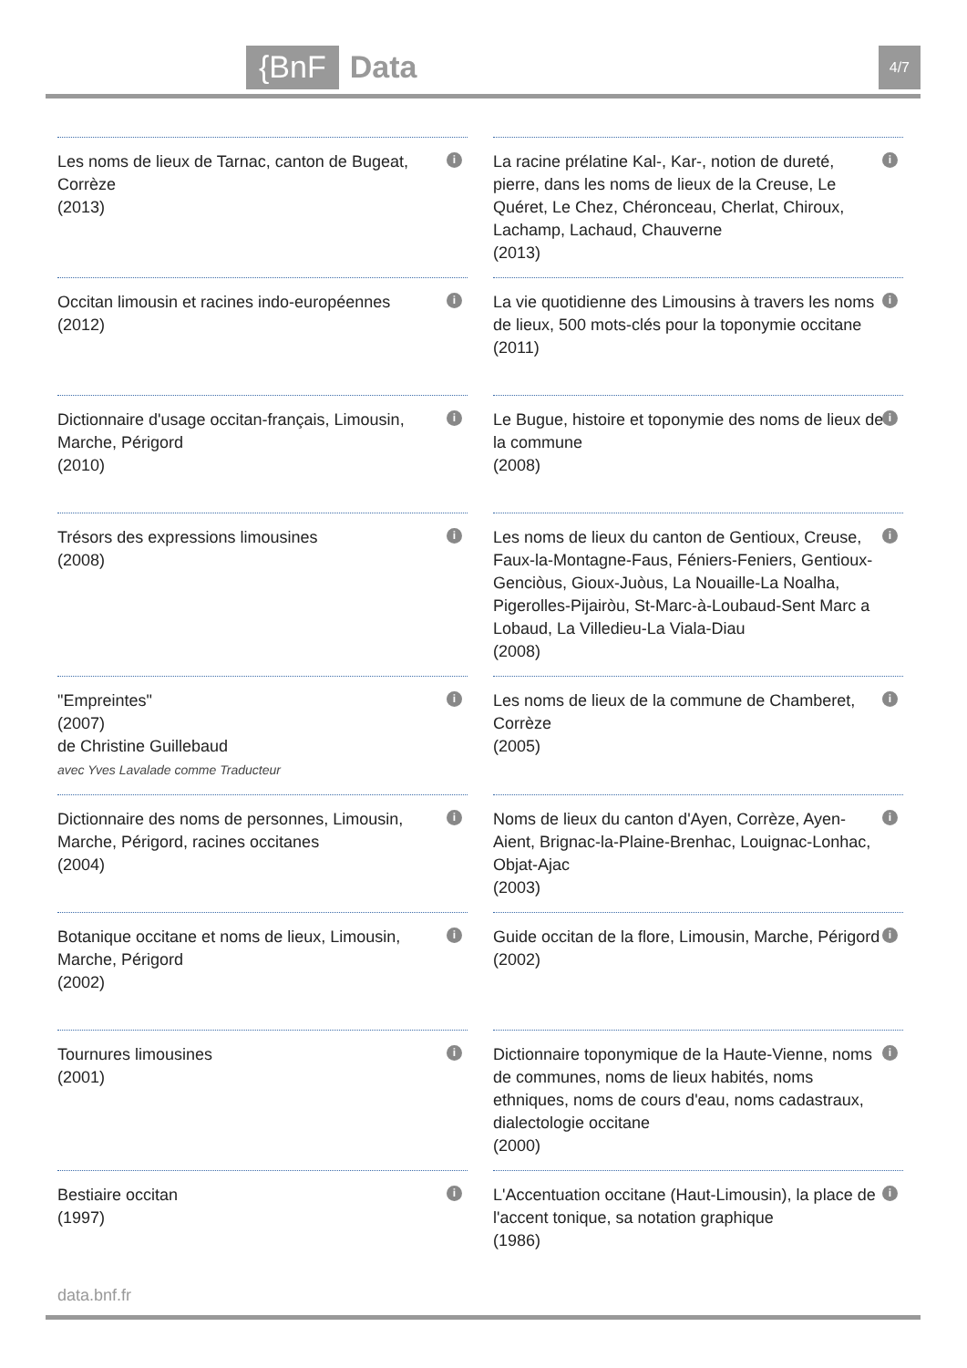{BnF Data 4/7
Les noms de lieux de Tarnac, canton de Bugeat, Corrèze
(2013)
i
La racine prélatine Kal-, Kar-, notion de dureté, pierre, dans les noms de lieux de la Creuse, Le Quéret, Le Chez, Chéronceau, Cherlat, Chiroux, Lachamp, Lachaud, Chauverne
(2013)
i
Occitan limousin et racines indo-européennes
(2012)
i
La vie quotidienne des Limousins à travers les noms de lieux, 500 mots-clés pour la toponymie occitane
(2011)
i
Dictionnaire d'usage occitan-français, Limousin, Marche, Périgord
(2010)
i
Le Bugue, histoire et toponymie des noms de lieux de la commune
(2008)
i
Trésors des expressions limousines
(2008)
i
Les noms de lieux du canton de Gentioux, Creuse, Faux-la-Montagne-Faus, Féniers-Feniers, Gentioux-Genciòus, Gioux-Juòus, La Nouaille-La Noalha, Pigerolles-Pijairòu, St-Marc-à-Loubaud-Sent Marc a Lobaud, La Villedieu-La Viala-Diau
(2008)
i
"Empreintes"
(2007)
de Christine Guillebaud
avec Yves Lavalade comme Traducteur
i
Les noms de lieux de la commune de Chamberet, Corrèze
(2005)
i
Dictionnaire des noms de personnes, Limousin, Marche, Périgord, racines occitanes
(2004)
i
Noms de lieux du canton d'Ayen, Corrèze, Ayen-Aient, Brignac-la-Plaine-Brenhac, Louignac-Lonhac, Objat-Ajac
(2003)
i
Botanique occitane et noms de lieux, Limousin, Marche, Périgord
(2002)
i
Guide occitan de la flore, Limousin, Marche, Périgord
(2002)
i
Tournures limousines
(2001)
i
Dictionnaire toponymique de la Haute-Vienne, noms de communes, noms de lieux habités, noms ethniques, noms de cours d'eau, noms cadastraux, dialectologie occitane
(2000)
i
Bestiaire occitan
(1997)
i
L'Accentuation occitane (Haut-Limousin), la place de l'accent tonique, sa notation graphique
(1986)
i
data.bnf.fr